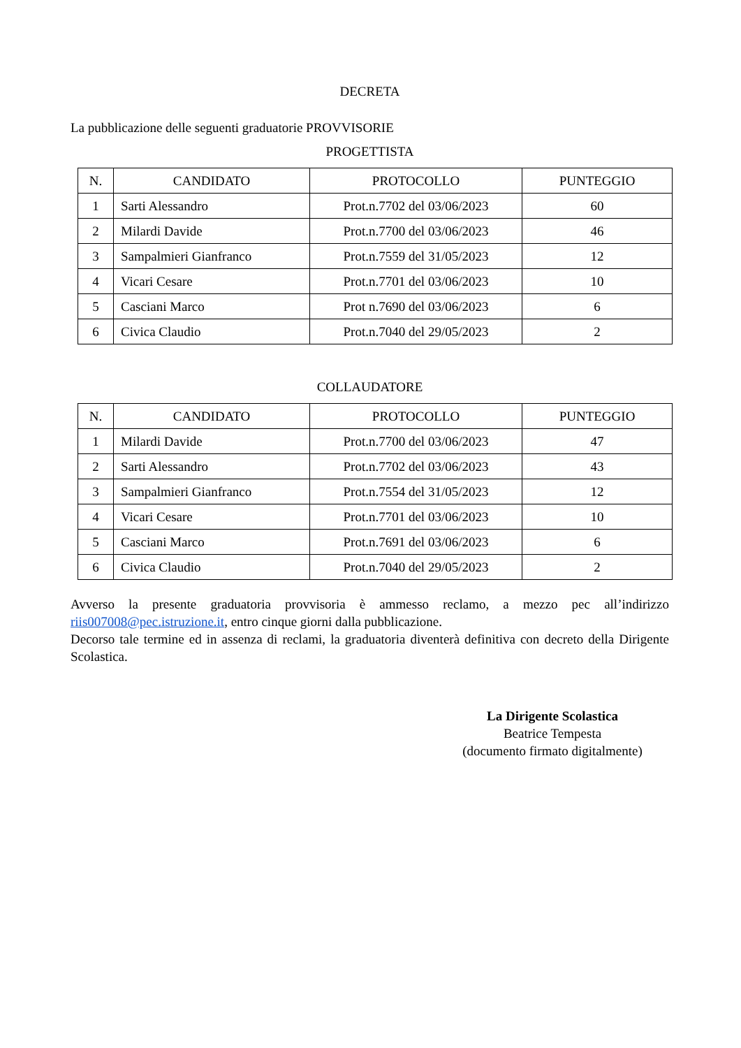DECRETA
La pubblicazione delle seguenti graduatorie PROVVISORIE
PROGETTISTA
| N. | CANDIDATO | PROTOCOLLO | PUNTEGGIO |
| --- | --- | --- | --- |
| 1 | Sarti Alessandro | Prot.n.7702 del 03/06/2023 | 60 |
| 2 | Milardi Davide | Prot.n.7700 del 03/06/2023 | 46 |
| 3 | Sampalmieri Gianfranco | Prot.n.7559 del 31/05/2023 | 12 |
| 4 | Vicari Cesare | Prot.n.7701 del 03/06/2023 | 10 |
| 5 | Casciani Marco | Prot n.7690 del 03/06/2023 | 6 |
| 6 | Civica Claudio | Prot.n.7040 del 29/05/2023 | 2 |
COLLAUDATORE
| N. | CANDIDATO | PROTOCOLLO | PUNTEGGIO |
| --- | --- | --- | --- |
| 1 | Milardi Davide | Prot.n.7700 del 03/06/2023 | 47 |
| 2 | Sarti Alessandro | Prot.n.7702 del 03/06/2023 | 43 |
| 3 | Sampalmieri Gianfranco | Prot.n.7554 del 31/05/2023 | 12 |
| 4 | Vicari Cesare | Prot.n.7701 del 03/06/2023 | 10 |
| 5 | Casciani Marco | Prot.n.7691 del 03/06/2023 | 6 |
| 6 | Civica Claudio | Prot.n.7040 del 29/05/2023 | 2 |
Avverso la presente graduatoria provvisoria è ammesso reclamo, a mezzo pec all’indirizzo riis007008@pec.istruzione.it, entro cinque giorni dalla pubblicazione.
Decorso tale termine ed in assenza di reclami, la graduatoria diventerà definitiva con decreto della Dirigente Scolastica.
La Dirigente Scolastica
Beatrice Tempesta
(documento firmato digitalmente)